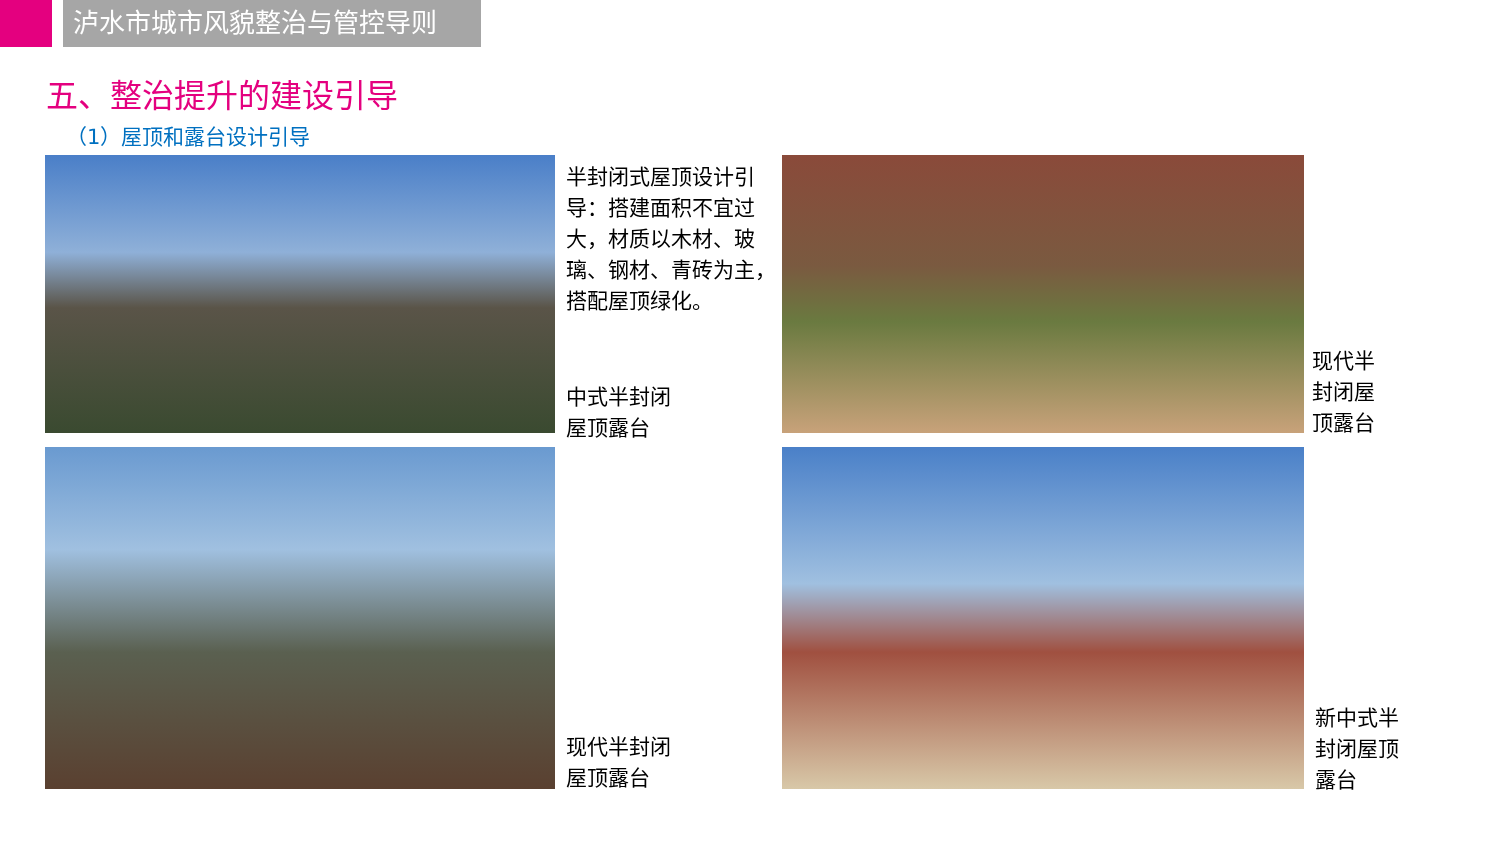泸水市城市风貌整治与管控导则
五、整治提升的建设引导
（1）屋顶和露台设计引导
半封闭式屋顶设计引导：搭建面积不宜过大，材质以木材、玻璃、钢材、青砖为主，搭配屋顶绿化。
中式半封闭
屋顶露台
现代半
封闭屋
顶露台
现代半封闭
屋顶露台
新中式半
封闭屋顶
露台